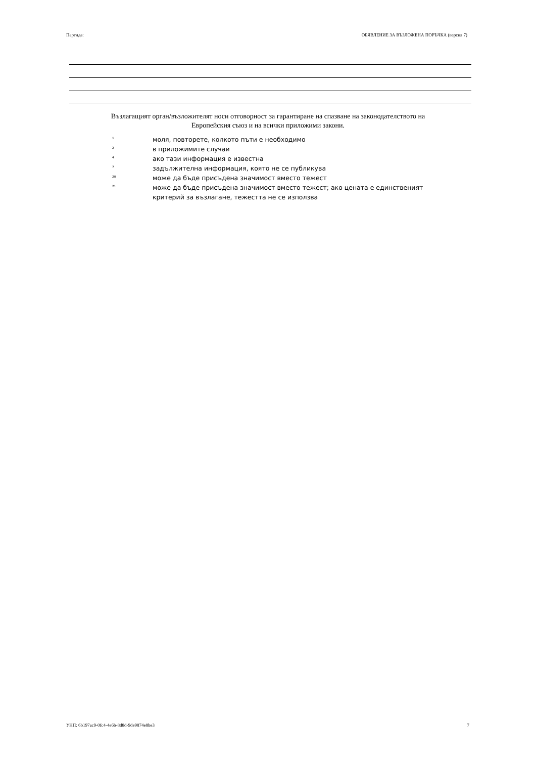Партида: ОБЯВЛЕНИЕ ЗА ВЪЗЛОЖЕНА ПОРЪЧКА (версия 7)
Възлагащият орган/възложителят носи отговорност за гарантиране на спазване на законодателството на Европейския съюз и на всички приложими закони.
<sup>1</sup> моля, повторете, колкото пъти е необходимо
<sup>2</sup> в приложимите случаи
<sup>4</sup> ако тази информация е известна
<sup>7</sup> задължителна информация, която не се публикува
<sup>20</sup> може да бъде присъдена значимост вместо тежест
<sup>21</sup> може да бъде присъдена значимост вместо тежест; ако цената е единственият критерий за възлагане, тежестта не се използва
УНП: 6b197ac9-0fc4-4e6b-8d8d-9de9874e8be3 7